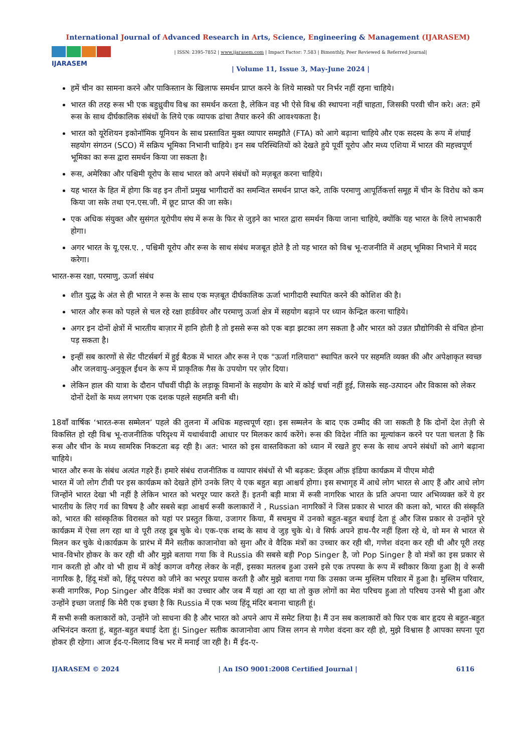International Journal of Advanced Research in Arts, Science, Engineering & Management (IJARASEM)
IJARASEM
| ISSN: 2395-7852 | www.ijarasem.com | Impact Factor: 7.583 | Bimonthly, Peer Reviewed & Referred Journal|
| Volume 11, Issue 3, May-June 2024 |
हमें चीन का सामना करने और पाकिस्तान के खिलाफ समर्थन प्राप्त करने के लिये मास्को पर निर्भर नहीं रहना चाहिये।
भारत की तरह रूस भी एक बहुध्रुवीय विश्व का समर्थन करता है, लेकिन वह भी ऐसे विश्व की स्थापना नहीं चाहता, जिसकी परवी चीन करे। अत: हमें रूस के साथ दीर्घकालिक संबंधों के लिये एक व्यापक ढांचा तैयार करने की आवश्यकता है।
भारत को यूरेशियन इकोनॉमिक यूनियन के साथ प्रस्तावित मुक्त व्यापार समझौते (FTA) को आगे बढ़ाना चाहिये और एक सदस्य के रूप में शंघाई सहयोग संगठन (SCO) में सक्रिय भूमिका निभानी चाहिये। इन सब परिस्थितियों को देखते हुये पूर्वी यूरोप और मध्य एशिया में भारत की महत्त्वपूर्ण भूमिका का रूस द्वारा समर्थन किया जा सकता है।
रूस, अमेरिका और पश्चिमी यूरोप के साथ भारत को अपने संबंधों को मज़बूत करना चाहिये।
यह भारत के हित में होगा कि वह इन तीनों प्रमुख भागीदारों का समन्वित समर्थन प्राप्त करे, ताकि परमाणु आपूर्तिकर्त्ता समूह में चीन के विरोध को कम किया जा सके तथा एन.एस.जी. में छूट प्राप्त की जा सके।
एक अधिक संयुक्त और सुसंगत यूरोपीय संघ में रूस के फिर से जुड़ने का भारत द्वारा समर्थन किया जाना चाहिये, क्योंकि यह भारत के लिये लाभकारी होगा।
अगर भारत के यू.एस.ए. , पश्चिमी यूरोप और रूस के साथ संबंध मजबूत होते है तो यह भारत को विश्व भू-राजनीति में अहम् भूमिका निभाने में मदद करेगा।
भारत-रूस रक्षा, परमाणु, ऊर्जा संबंध
शीत युद्ध के अंत से ही भारत ने रूस के साथ एक मज़बूत दीर्घकालिक ऊर्जा भागीदारी स्थापित करने की कोशिश की है।
भारत और रूस को पहले से चल रहे रक्षा हार्डवेयर और परमाणु ऊर्जा क्षेत्र में सहयोग बढ़ाने पर ध्यान केन्द्रित करना चाहिये।
अगर इन दोनों क्षेत्रों में भारतीय बाज़ार में हानि होती है तो इससे रूस को एक बड़ा झटका लग सकता है और भारत को उन्नत प्रौद्योगिकी से वंचित होना पड़ सकता है।
इन्हीं सब कारणों से सेंट पीटर्सबर्ग में हुई बैठक में भारत और रूस ने एक "ऊर्जा गलियारा" स्थापित करने पर सहमति व्यक्त की और अपेक्षाकृत स्वच्छ और जलवायु-अनुकूल ईंधन के रूप में प्राकृतिक गैस के उपयोग पर ज़ोर दिया।
लेकिन हाल की यात्रा के दौरान पाँचवीं पीढ़ी के लड़ाकू विमानों के सहयोग के बारे में कोई चर्चा नहीं हुई, जिसके सह-उत्पादन और विकास को लेकर दोनों देशों के मध्य लगभग एक दशक पहले सहमति बनी थी।
18वाँ वार्षिक ‘भारत-रूस सम्मेलन’ पहले की तुलना में अधिक महत्त्वपूर्ण रहा। इस सम्मलेन के बाद एक उम्मीद की जा सकती है कि दोनों देश तेज़ी से विकसित हो रही विश्व भू-राजनीतिक परिदृश्य में यथार्थवादी आधार पर मिलकर कार्य करेंगे। रूस की विदेश नीति का मूल्यांकन करने पर पता चलता है कि रूस और चीन के मध्य सामरिक निकटता बढ़ रही है। अत: भारत को इस वास्तविकता को ध्यान में रखते हुए रूस के साथ अपने संबंधों को आगे बढ़ाना चाहिये।
भारत और रूस के संबंध अत्यंत गहरे हैं। हमारे संबंध राजनीतिक व व्यापार संबंधों से भी बढ़कर: फ्रेंड्स ऑफ़ इंडिया कार्यक्रम में पीएम मोदी
भारत में जो लोग टीवी पर इस कार्यक्रम को देखते होंगे उनके लिए ये एक बहुत बड़ा आश्चर्य होगा। इस सभागृह में आधे लोग भारत से आए हैं और आधे लोग जिन्होंने भारत देखा भी नहीं है लेकिन भारत को भरपूर प्यार करते हैं। इतनी बड़ी मात्रा में रूसी नागरिक भारत के प्रति अपना प्यार अभिव्यक्त करें ये हर भारतीय के लिए गर्व का विषय है और सबसे बड़ा आश्चर्य रूसी कलाकारों ने , Russian नागरिकों ने जिस प्रकार से भारत की कला को, भारत की संस्कृति को, भारत की सांस्कृतिक विरासत को यहां पर प्रस्तुत किया, उजागर किया, मैं सचमुच में उनको बहुत-बहुत बधाई देता हूं और जिस प्रकार से उन्होंने पूरे कार्यक्रम में ऐसा लग रहा था वे पूरी तरह डूब चुके थे। एक-एक शब्द के साथ वे जुड़ चुके थे। वे सिर्फ अपने हाथ-पैर नहीं हिला रहे थे, वो मन से भारत से मिलन कर चुके थे।कार्यक्रम के प्रारंभ में मैंने सतीक काजानोवा को सुना और वे वैदिक मंत्रों का उच्चार कर रही थी, गणेश वंदना कर रही थी और पूरी तरह भाव-विभोर होकर के कर रही थी और मुझे बताया गया कि वे Russia की सबसे बड़ी Pop Singer है, जो Pop Singer है वो मंत्रों का इस प्रकार से गान करती हो और वो भी हाथ में कोई कागज वगैरह लेकर के नहीं, इसका मतलब हुआ उसने इसे एक तपस्या के रूप में स्वीकार किया हुआ है| वे रूसी नागरिक है, हिंदू मंत्रों को, हिंदू परंपरा को जीने का भरपूर प्रयास करती है और मुझे बताया गया कि उसका जन्म मुस्लिम परिवार में हुआ है। मुस्लिम परिवार, रूसी नागरिक, Pop Singer और वैदिक मंत्रों का उच्चार और जब मैं यहां आ रहा था तो कुछ लोगों का मेरा परिचय हुआ तो परिचय उनसे भी हुआ और उन्होंने इच्छा जताई कि मेरी एक इच्छा है कि Russia में एक भव्य हिंदू मंदिर बनाना चाहती हूं।
मैं सभी रूसी कलाकारों को, उन्होंने जो साधना की है और भारत को अपने आप में समेट लिया है। मैं उन सब कलाकारों को फिर एक बार हृदय से बहुत-बहुत अभिनंदन करता हूं, बहुत-बहुत बधाई देता हूं। Singer सतीक काजानोवा आप जिस लगन से गणेश वंदना कर रही हो, मुझे विश्वास है आपका सपना पूरा होकर ही रहेगा। आज ईद-ए-मिलाद विश्व भर में मनाई जा रही है। मैं ईद-ए-
IJARASEM © 2024 | An ISO 9001:2008 Certified Journal | 6116